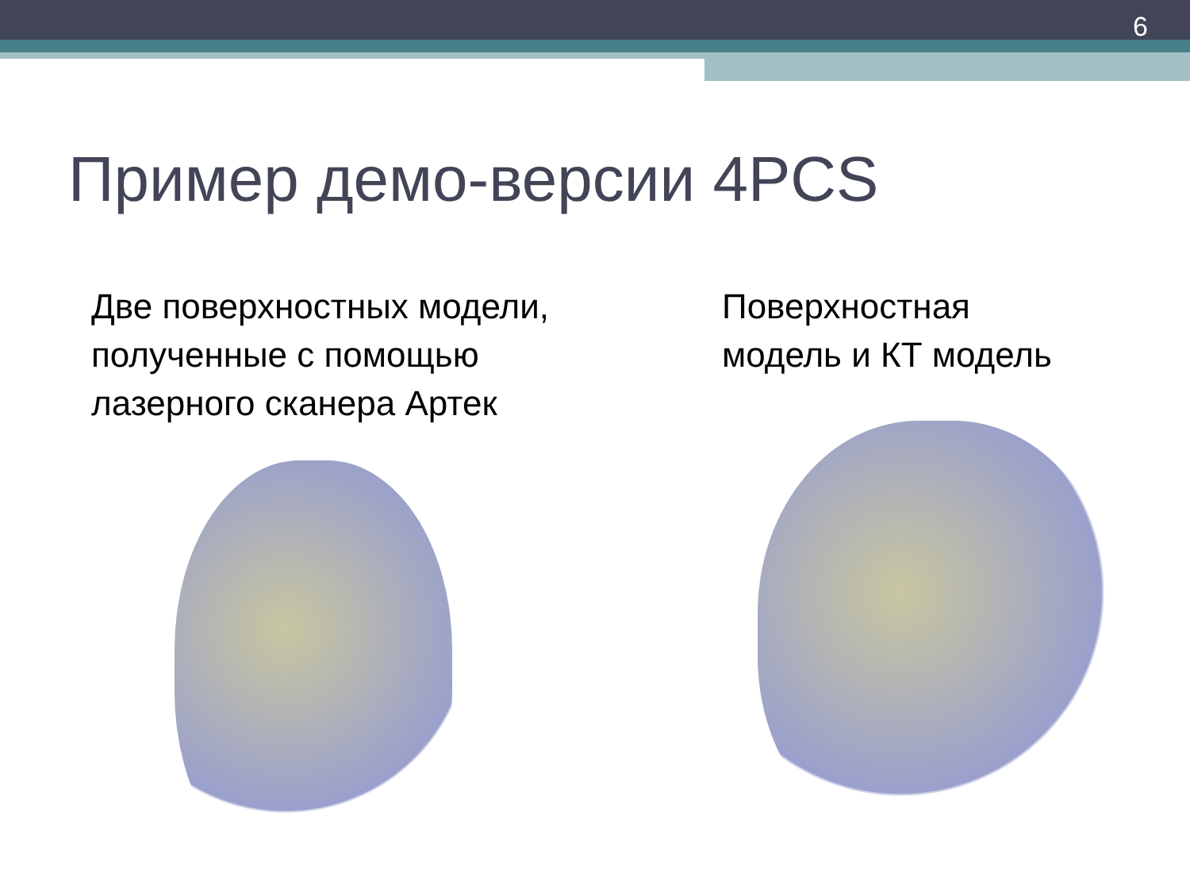6
Пример демо-версии 4PCS
Две поверхностных модели,
полученные с помощью
лазерного сканера Артек
Поверхностная
модель и КТ модель